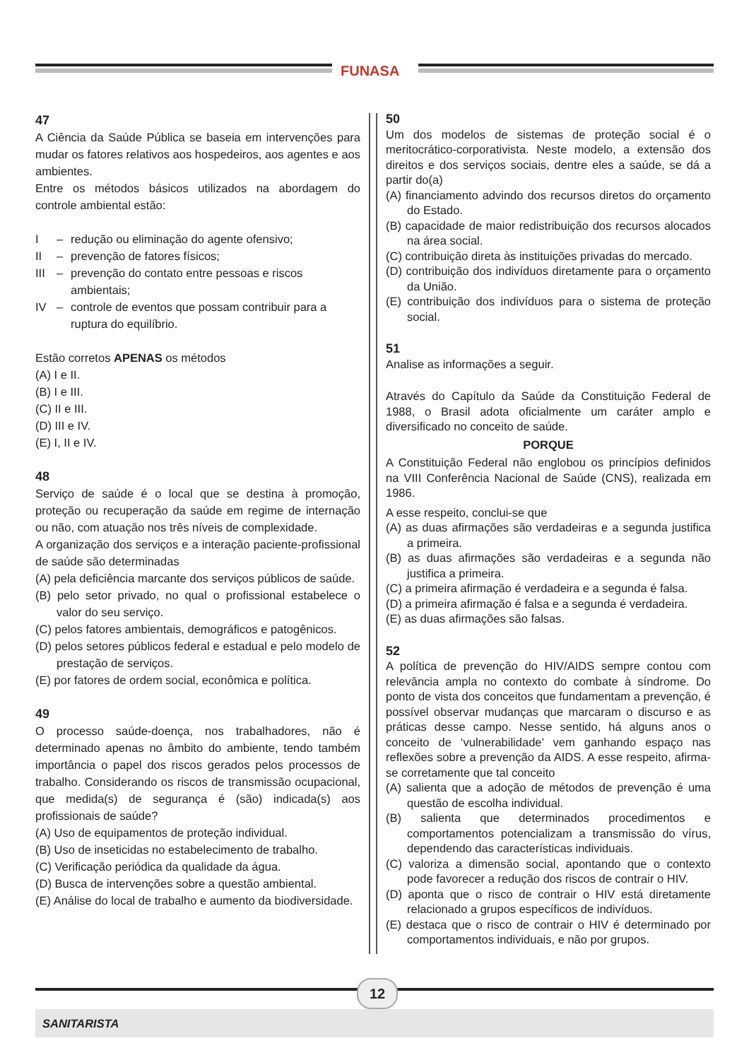FUNASA
47
A Ciência da Saúde Pública se baseia em intervenções para mudar os fatores relativos aos hospedeiros, aos agentes e aos ambientes.
Entre os métodos básicos utilizados na abordagem do controle ambiental estão:
I – redução ou eliminação do agente ofensivo;
II – prevenção de fatores físicos;
III – prevenção do contato entre pessoas e riscos ambientais;
IV – controle de eventos que possam contribuir para a ruptura do equilíbrio.
Estão corretos APENAS os métodos
(A) I e II.
(B) I e III.
(C) II e III.
(D) III e IV.
(E) I, II e IV.
48
Serviço de saúde é o local que se destina à promoção, proteção ou recuperação da saúde em regime de internação ou não, com atuação nos três níveis de complexidade.
A organização dos serviços e a interação paciente-profissional de saúde são determinadas
(A) pela deficiência marcante dos serviços públicos de saúde.
(B) pelo setor privado, no qual o profissional estabelece o valor do seu serviço.
(C) pelos fatores ambientais, demográficos e patogênicos.
(D) pelos setores públicos federal e estadual e pelo modelo de prestação de serviços.
(E) por fatores de ordem social, econômica e política.
49
O processo saúde-doença, nos trabalhadores, não é determinado apenas no âmbito do ambiente, tendo também importância o papel dos riscos gerados pelos processos de trabalho. Considerando os riscos de transmissão ocupacional, que medida(s) de segurança é (são) indicada(s) aos profissionais de saúde?
(A) Uso de equipamentos de proteção individual.
(B) Uso de inseticidas no estabelecimento de trabalho.
(C) Verificação periódica da qualidade da água.
(D) Busca de intervenções sobre a questão ambiental.
(E) Análise do local de trabalho e aumento da biodiversidade.
50
Um dos modelos de sistemas de proteção social é o meritocrático-corporativista. Neste modelo, a extensão dos direitos e dos serviços sociais, dentre eles a saúde, se dá a partir do(a)
(A) financiamento advindo dos recursos diretos do orçamento do Estado.
(B) capacidade de maior redistribuição dos recursos alocados na área social.
(C) contribuição direta às instituições privadas do mercado.
(D) contribuição dos indivíduos diretamente para o orçamento da União.
(E) contribuição dos indivíduos para o sistema de proteção social.
51
Analise as informações a seguir.
Através do Capítulo da Saúde da Constituição Federal de 1988, o Brasil adota oficialmente um caráter amplo e diversificado no conceito de saúde.
PORQUE
A Constituição Federal não englobou os princípios definidos na VIII Conferência Nacional de Saúde (CNS), realizada em 1986.
A esse respeito, conclui-se que
(A) as duas afirmações são verdadeiras e a segunda justifica a primeira.
(B) as duas afirmações são verdadeiras e a segunda não justifica a primeira.
(C) a primeira afirmação é verdadeira e a segunda é falsa.
(D) a primeira afirmação é falsa e a segunda é verdadeira.
(E) as duas afirmações são falsas.
52
A política de prevenção do HIV/AIDS sempre contou com relevância ampla no contexto do combate à síndrome. Do ponto de vista dos conceitos que fundamentam a prevenção, é possível observar mudanças que marcaram o discurso e as práticas desse campo. Nesse sentido, há alguns anos o conceito de ‘vulnerabilidade’ vem ganhando espaço nas reflexões sobre a prevenção da AIDS. A esse respeito, afirma-se corretamente que tal conceito
(A) salienta que a adoção de métodos de prevenção é uma questão de escolha individual.
(B) salienta que determinados procedimentos e comportamentos potencializam a transmissão do vírus, dependendo das características individuais.
(C) valoriza a dimensão social, apontando que o contexto pode favorecer a redução dos riscos de contrair o HIV.
(D) aponta que o risco de contrair o HIV está diretamente relacionado a grupos específicos de indivíduos.
(E) destaca que o risco de contrair o HIV é determinado por comportamentos individuais, e não por grupos.
12
SANITARISTA